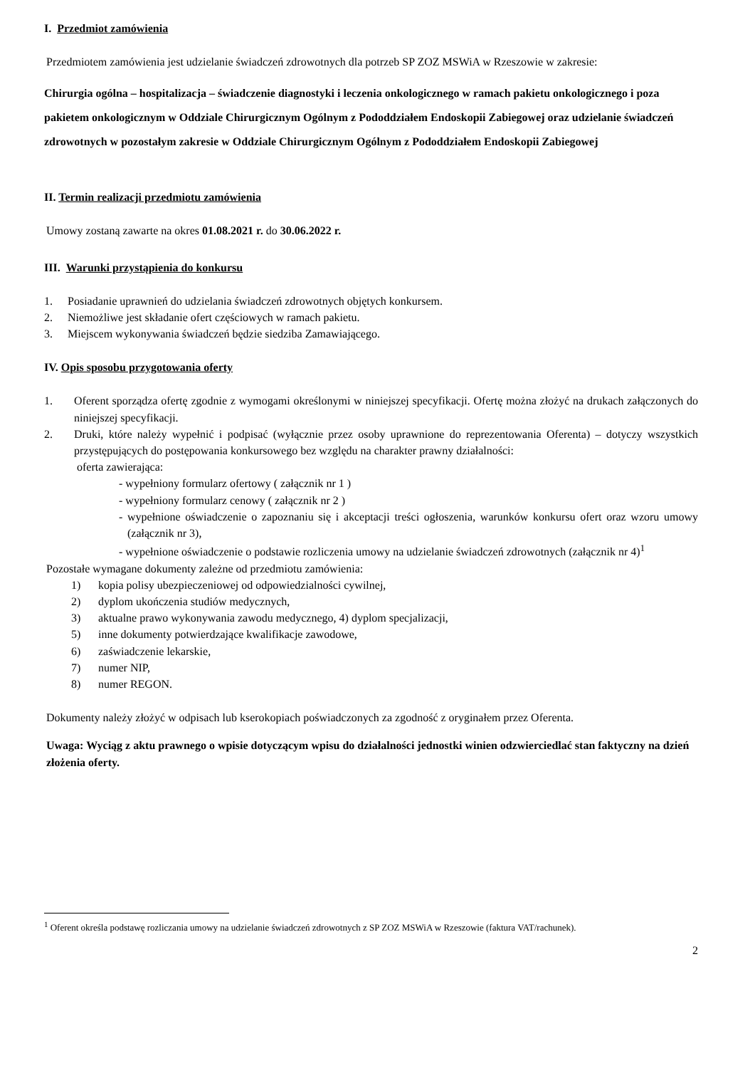I. Przedmiot zamówienia
Przedmiotem zamówienia jest udzielanie świadczeń zdrowotnych dla potrzeb SP ZOZ MSWiA w Rzeszowie w zakresie:
Chirurgia ogólna – hospitalizacja – świadczenie diagnostyki i leczenia onkologicznego w ramach pakietu onkologicznego i poza pakietem onkologicznym w Oddziale Chirurgicznym Ogólnym z Pododdziałem Endoskopii Zabiegowej oraz udzielanie świadczeń zdrowotnych w pozostałym zakresie w Oddziale Chirurgicznym Ogólnym z Pododdziałem Endoskopii Zabiegowej
II. Termin realizacji przedmiotu zamówienia
Umowy zostaną zawarte na okres 01.08.2021 r. do 30.06.2022 r.
III. Warunki przystąpienia do konkursu
1. Posiadanie uprawnień do udzielania świadczeń zdrowotnych objętych konkursem.
2. Niemożliwe jest składanie ofert częściowych w ramach pakietu.
3. Miejscem wykonywania świadczeń będzie siedziba Zamawiającego.
IV. Opis sposobu przygotowania oferty
1. Oferent sporządza ofertę zgodnie z wymogami określonymi w niniejszej specyfikacji. Ofertę można złożyć na drukach załączonych do niniejszej specyfikacji.
2. Druki, które należy wypełnić i podpisać (wyłącznie przez osoby uprawnione do reprezentowania Oferenta) – dotyczy wszystkich przystępujących do postępowania konkursowego bez względu na charakter prawny działalności:
oferta zawierająca:
- wypełniony formularz ofertowy ( załącznik nr 1 )
- wypełniony formularz cenowy ( załącznik nr 2 )
- wypełnione oświadczenie o zapoznaniu się i akceptacji treści ogłoszenia, warunków konkursu ofert oraz wzoru umowy (załącznik nr 3),
- wypełnione oświadczenie o podstawie rozliczenia umowy na udzielanie świadczeń zdrowotnych (załącznik nr 4)<sup>1</sup>
Pozostałe wymagane dokumenty zależne od przedmiotu zamówienia:
1) kopia polisy ubezpieczeniowej od odpowiedzialności cywilnej,
2) dyplom ukończenia studiów medycznych,
3) aktualne prawo wykonywania zawodu medycznego, 4) dyplom specjalizacji,
5) inne dokumenty potwierdzające kwalifikacje zawodowe,
6) zaświadczenie lekarskie,
7) numer NIP,
8) numer REGON.
Dokumenty należy złożyć w odpisach lub kserokopiach poświadczonych za zgodność z oryginałem przez Oferenta.
Uwaga: Wyciąg z aktu prawnego o wpisie dotyczącym wpisu do działalności jednostki winien odzwierciedlać stan faktyczny na dzień złożenia oferty.
<sup>1</sup> Oferent określa podstawę rozliczania umowy na udzielanie świadczeń zdrowotnych z SP ZOZ MSWiA w Rzeszowie (faktura VAT/rachunek).
2